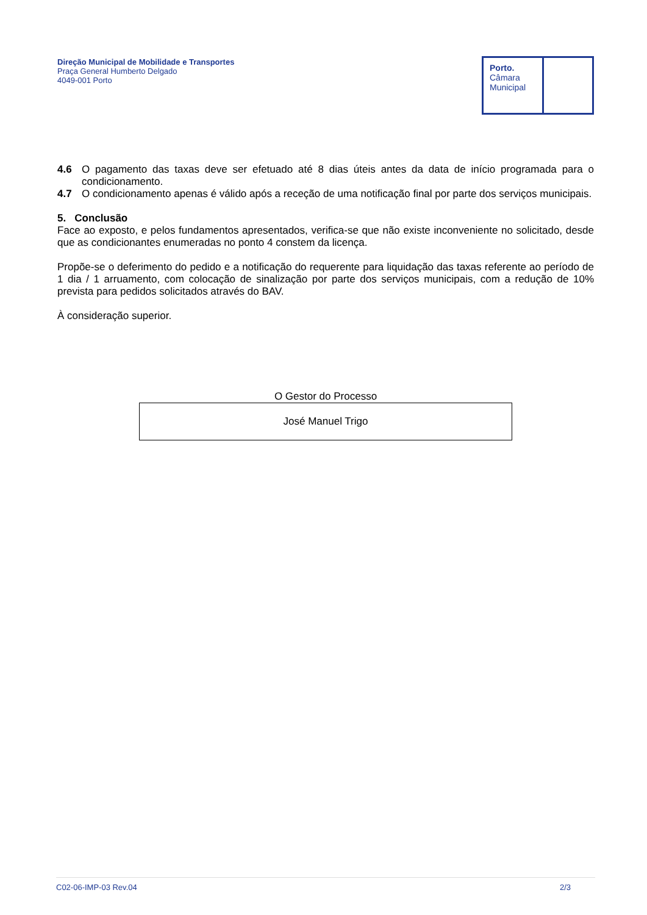Direção Municipal de Mobilidade e Transportes
Praça General Humberto Delgado
4049-001 Porto
Porto.
Câmara
Municipal
4.6 O pagamento das taxas deve ser efetuado até 8 dias úteis antes da data de início programada para o condicionamento.
4.7 O condicionamento apenas é válido após a receção de uma notificação final por parte dos serviços municipais.
5. Conclusão
Face ao exposto, e pelos fundamentos apresentados, verifica-se que não existe inconveniente no solicitado, desde que as condicionantes enumeradas no ponto 4 constem da licença.
Propõe-se o deferimento do pedido e a notificação do requerente para liquidação das taxas referente ao período de 1 dia / 1 arruamento, com colocação de sinalização por parte dos serviços municipais, com a redução de 10% prevista para pedidos solicitados através do BAV.
À consideração superior.
O Gestor do Processo
José Manuel Trigo
C02-06-IMP-03 Rev.04 2/3